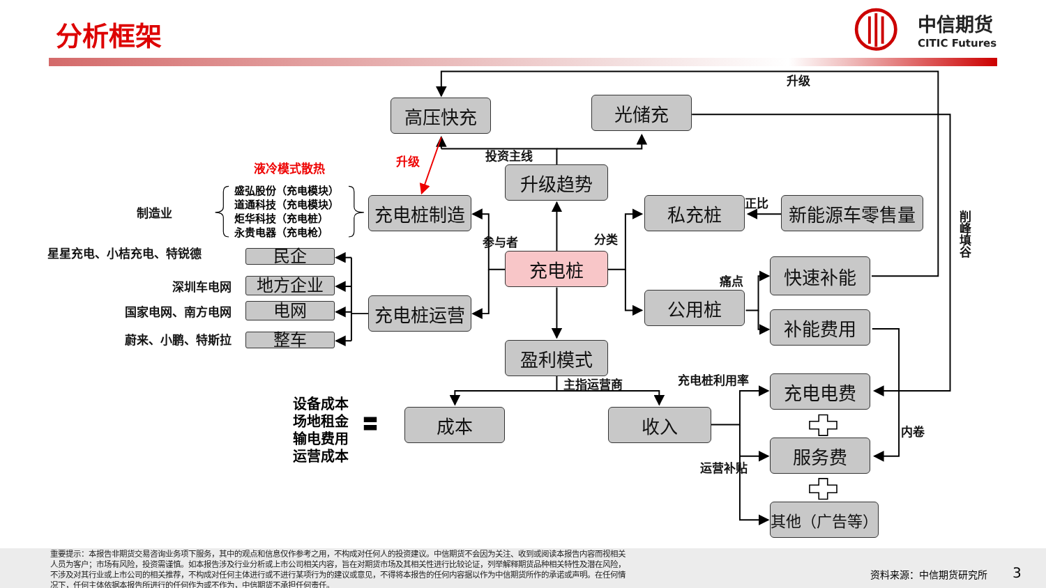分析框架
中信期货
CITIC Futures
升级
高压快充
光储充
投资主线
升级
液冷模式散热
升级趋势
制造业
盛弘股份（充电模块）
道通科技（充电模块）
炬华科技（充电桩）
永贵电器（充电枪）
充电桩制造
私充桩
正比
新能源车零售量
削峰填谷
参与者
分类
星星充电、小桔充电、特锐德
民企
充电桩
快速补能
痛点
深圳车电网
地方企业
公用桩
充电桩运营
国家电网、南方电网
电网
补能费用
蔚来、小鹏、特斯拉
整车
盈利模式
充电桩利用率
主指运营商
充电电费
设备成本
场地租金
输电费用
运营成本
〓
成本
收入
内卷
服务费
运营补贴
其他（广告等）
重要提示：本报告非期货交易咨询业务项下服务，其中的观点和信息仅作参考之用，不构成对任何人的投资建议。中信期货不会因为关注、收到或阅读本报告内容而视相关人员为客户；市场有风险，投资需谨慎。如本报告涉及行业分析或上市公司相关内容，旨在对期货市场及其相关性进行比较论证，列举解释期货品种相关特性及潜在风险，不涉及对其行业或上市公司的相关推荐，不构成对任何主体进行或不进行某项行为的建议或意见，不得将本报告的任何内容据以作为中信期货所作的承诺或声明。在任何情况下，任何主体依据本报告所进行的任何作为或不作为，中信期货不承担任何责任。
资料来源：中信期货研究所
3